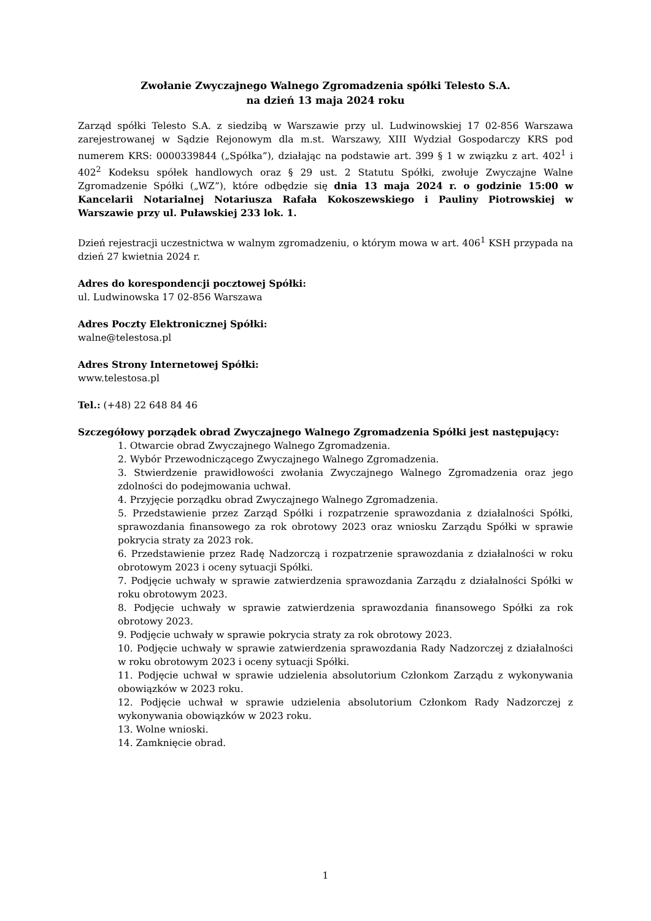Zwołanie Zwyczajnego Walnego Zgromadzenia spółki Telesto S.A.
na dzień 13 maja 2024 roku
Zarząd spółki Telesto S.A. z siedzibą w Warszawie przy ul. Ludwinowskiej 17 02-856 Warszawa zarejestrowanej w Sądzie Rejonowym dla m.st. Warszawy, XIII Wydział Gospodarczy KRS pod numerem KRS: 0000339844 („Spółka”), działając na podstawie art. 399 § 1 w związku z art. 402<sup>1</sup> i 402<sup>2</sup> Kodeksu spółek handlowych oraz § 29 ust. 2 Statutu Spółki, zwołuje Zwyczajne Walne Zgromadzenie Spółki („WZ”), które odbędzie się dnia 13 maja 2024 r. o godzinie 15:00 w Kancelarii Notarialnej Notariusza Rafała Kokoszewskiego i Pauliny Piotrowskiej w Warszawie przy ul. Puławskiej 233 lok. 1.
Dzień rejestracji uczestnictwa w walnym zgromadzeniu, o którym mowa w art. 406<sup>1</sup> KSH przypada na dzień 27 kwietnia 2024 r.
Adres do korespondencji pocztowej Spółki:
ul. Ludwinowska 17 02-856 Warszawa
Adres Poczty Elektronicznej Spółki:
walne@telestosa.pl
Adres Strony Internetowej Spółki:
www.telestosa.pl
Tel.: (+48) 22 648 84 46
Szczegółowy porządek obrad Zwyczajnego Walnego Zgromadzenia Spółki jest następujący:
1. Otwarcie obrad Zwyczajnego Walnego Zgromadzenia.
2. Wybór Przewodniczącego Zwyczajnego Walnego Zgromadzenia.
3. Stwierdzenie prawidłowości zwołania Zwyczajnego Walnego Zgromadzenia oraz jego zdolności do podejmowania uchwał.
4. Przyjęcie porządku obrad Zwyczajnego Walnego Zgromadzenia.
5. Przedstawienie przez Zarząd Spółki i rozpatrzenie sprawozdania z działalności Spółki, sprawozdania finansowego za rok obrotowy 2023 oraz wniosku Zarządu Spółki w sprawie pokrycia straty za 2023 rok.
6. Przedstawienie przez Radę Nadzorczą i rozpatrzenie sprawozdania z działalności w roku obrotowym 2023 i oceny sytuacji Spółki.
7. Podjęcie uchwały w sprawie zatwierdzenia sprawozdania Zarządu z działalności Spółki w roku obrotowym 2023.
8. Podjęcie uchwały w sprawie zatwierdzenia sprawozdania finansowego Spółki za rok obrotowy 2023.
9. Podjęcie uchwały w sprawie pokrycia straty za rok obrotowy 2023.
10. Podjęcie uchwały w sprawie zatwierdzenia sprawozdania Rady Nadzorczej z działalności w roku obrotowym 2023 i oceny sytuacji Spółki.
11. Podjęcie uchwał w sprawie udzielenia absolutorium Członkom Zarządu z wykonywania obowiązków w 2023 roku.
12. Podjęcie uchwał w sprawie udzielenia absolutorium Członkom Rady Nadzorczej z wykonywania obowiązków w 2023 roku.
13. Wolne wnioski.
14. Zamknięcie obrad.
1